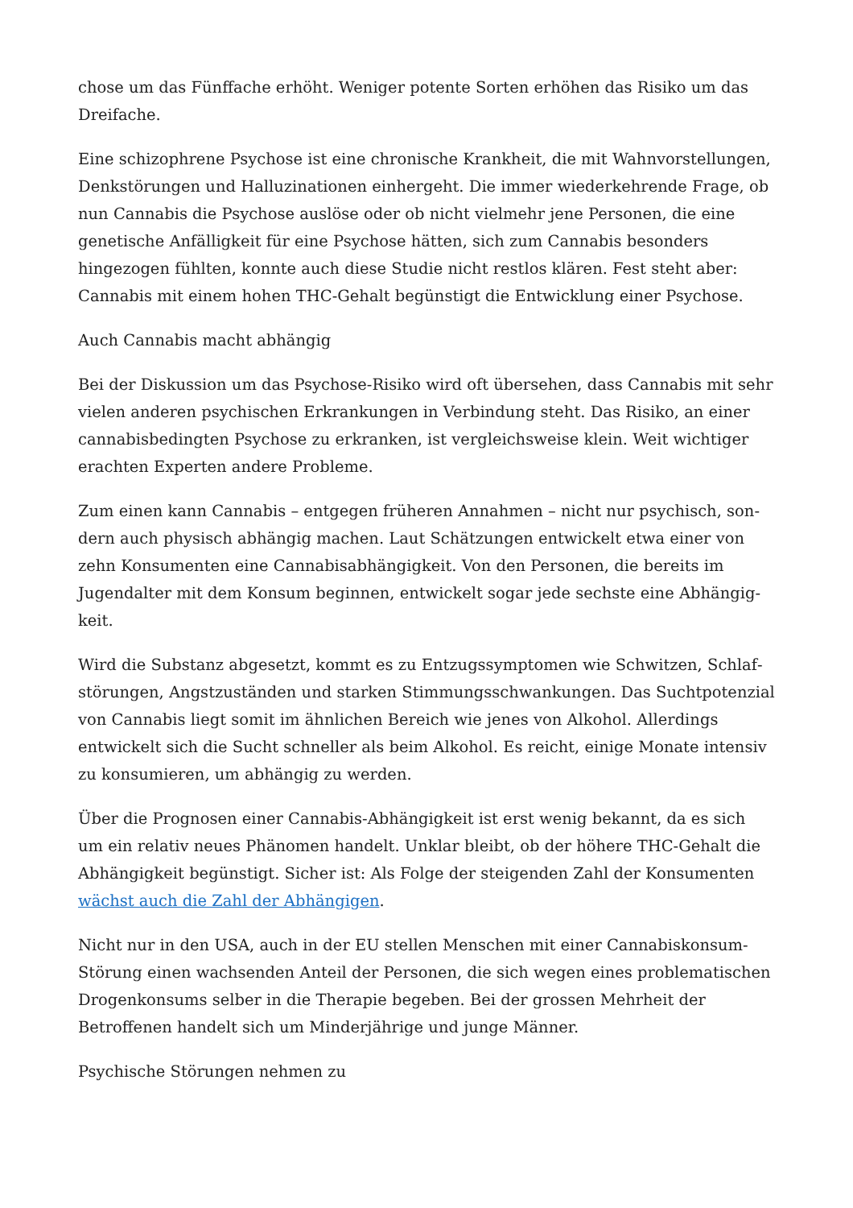chose um das Fünffache erhöht. Weniger potente Sorten erhöhen das Risiko um das Dreifache.
Eine schizophrene Psychose ist eine chronische Krankheit, die mit Wahnvorstellun­gen, Denkstörungen und Halluzinationen einhergeht. Die immer wiederkehrende Frage, ob nun Cannabis die Psychose auslöse oder ob nicht vielmehr jene Personen, die eine genetische Anfälligkeit für eine Psychose hätten, sich zum Cannabis beson­ders hingezogen fühlten, konnte auch diese Studie nicht restlos klären. Fest steht aber: Cannabis mit einem hohen THC-Gehalt begünstigt die Entwicklung einer Psy­chose.
Auch Cannabis macht abhängig
Bei der Diskussion um das Psychose-Risiko wird oft übersehen, dass Cannabis mit sehr vielen anderen psychischen Erkrankungen in Verbindung steht. Das Risiko, an einer cannabisbedingten Psychose zu erkranken, ist vergleichsweise klein. Weit wich­tiger erachten Experten andere Probleme.
Zum einen kann Cannabis – entgegen früheren Annahmen – nicht nur psychisch, son­dern auch physisch abhängig machen. Laut Schätzungen entwickelt etwa einer von zehn Konsumenten eine Cannabisabhängigkeit. Von den Personen, die bereits im Jugendalter mit dem Konsum beginnen, entwickelt sogar jede sechste eine Abhängig­keit.
Wird die Substanz abgesetzt, kommt es zu Entzugssymptomen wie Schwitzen, Schlaf­störungen, Angstzuständen und starken Stimmungsschwankungen. Das Suchtpoten­zial von Cannabis liegt somit im ähnlichen Bereich wie jenes von Alkohol. Allerdings entwickelt sich die Sucht schneller als beim Alkohol. Es reicht, einige Monate intensiv zu konsumieren, um abhängig zu werden.
Über die Prognosen einer Cannabis-Abhängigkeit ist erst wenig bekannt, da es sich um ein relativ neues Phänomen handelt. Unklar bleibt, ob der höhere THC-Gehalt die Abhängigkeit begünstigt. Sicher ist: Als Folge der steigenden Zahl der Konsumenten wächst auch die Zahl der Abhängigen.
Nicht nur in den USA, auch in der EU stellen Menschen mit einer Cannabiskonsum-Störung einen wachsenden Anteil der Personen, die sich wegen eines problematischen Drogenkonsums selber in die Therapie begeben. Bei der grossen Mehrheit der Betroffenen handelt sich um Minderjährige und junge Männer.
Psychische Störungen nehmen zu